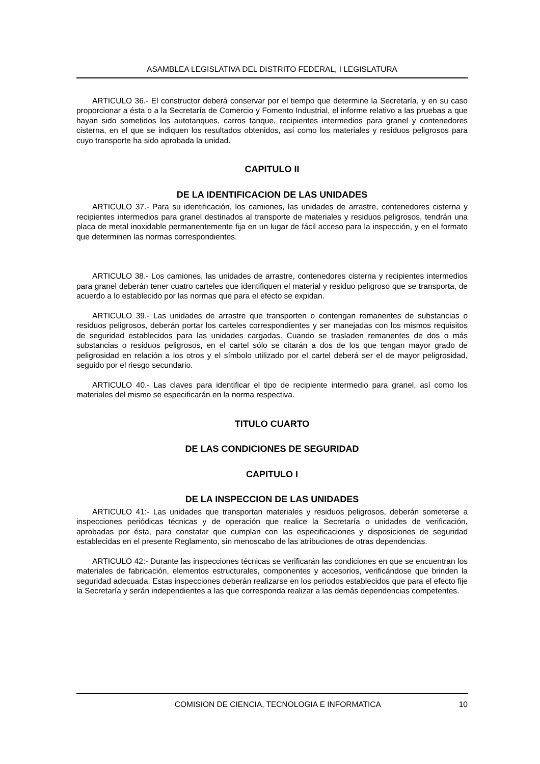ASAMBLEA LEGISLATIVA DEL DISTRITO FEDERAL, I LEGISLATURA
ARTICULO 36.- El constructor deberá conservar por el tiempo que determine la Secretaría, y en su caso proporcionar a ésta o a la Secretaría de Comercio y Fomento Industrial, el informe relativo a las pruebas a que hayan sido sometidos los autotanques, carros tanque, recipientes intermedios para granel y contenedores cisterna, en el que se indiquen los resultados obtenidos, así como los materiales y residuos peligrosos para cuyo transporte ha sido aprobada la unidad.
CAPITULO II
DE LA IDENTIFICACION DE LAS UNIDADES
ARTICULO 37.- Para su identificación, los camiones, las unidades de arrastre, contenedores cisterna y recipientes intermedios para granel destinados al transporte de materiales y residuos peligrosos, tendrán una placa de metal inoxidable permanentemente fija en un lugar de fácil acceso para la inspección, y en el formato que determinen las normas correspondientes.
ARTICULO 38.- Los camiones, las unidades de arrastre, contenedores cisterna y recipientes intermedios para granel deberán tener cuatro carteles que identifiquen el material y residuo peligroso que se transporta, de acuerdo a lo establecido por las normas que para el efecto se expidan.
ARTICULO 39.- Las unidades de arrastre que transporten o contengan remanentes de substancias o residuos peligrosos, deberán portar los carteles correspondientes y ser manejadas con los mismos requisitos de seguridad establecidos para las unidades cargadas. Cuando se trasladen remanentes de dos o más substancias o residuos peligrosos, en el cartel sólo se citarán a dos de los que tengan mayor grado de peligrosidad en relación a los otros y el símbolo utilizado por el cartel deberá ser el de mayor peligrosidad, seguido por el riesgo secundario.
ARTICULO 40.- Las claves para identificar el tipo de recipiente intermedio para granel, así como los materiales del mismo se especificarán en la norma respectiva.
TITULO CUARTO
DE LAS CONDICIONES DE SEGURIDAD
CAPITULO I
DE LA INSPECCION DE LAS UNIDADES
ARTICULO 41:- Las unidades que transportan materiales y residuos peligrosos, deberán someterse a inspecciones periódicas técnicas y de operación que realice la Secretaría o unidades de verificación, aprobadas por ésta, para constatar que cumplan con las especificaciones y disposiciones de seguridad establecidas en el presente Reglamento, sin menoscabo de las atribuciones de otras dependencias.
ARTICULO 42:- Durante las inspecciones técnicas se verificarán las condiciones en que se encuentran los materiales de fabricación, elementos estructurales, componentes y accesorios, verificándose que brinden la seguridad adecuada. Estas inspecciones deberán realizarse en los periodos establecidos que para el efecto fije la Secretaría y serán independientes a las que corresponda realizar a las demás dependencias competentes.
COMISION DE CIENCIA, TECNOLOGIA E INFORMATICA 10